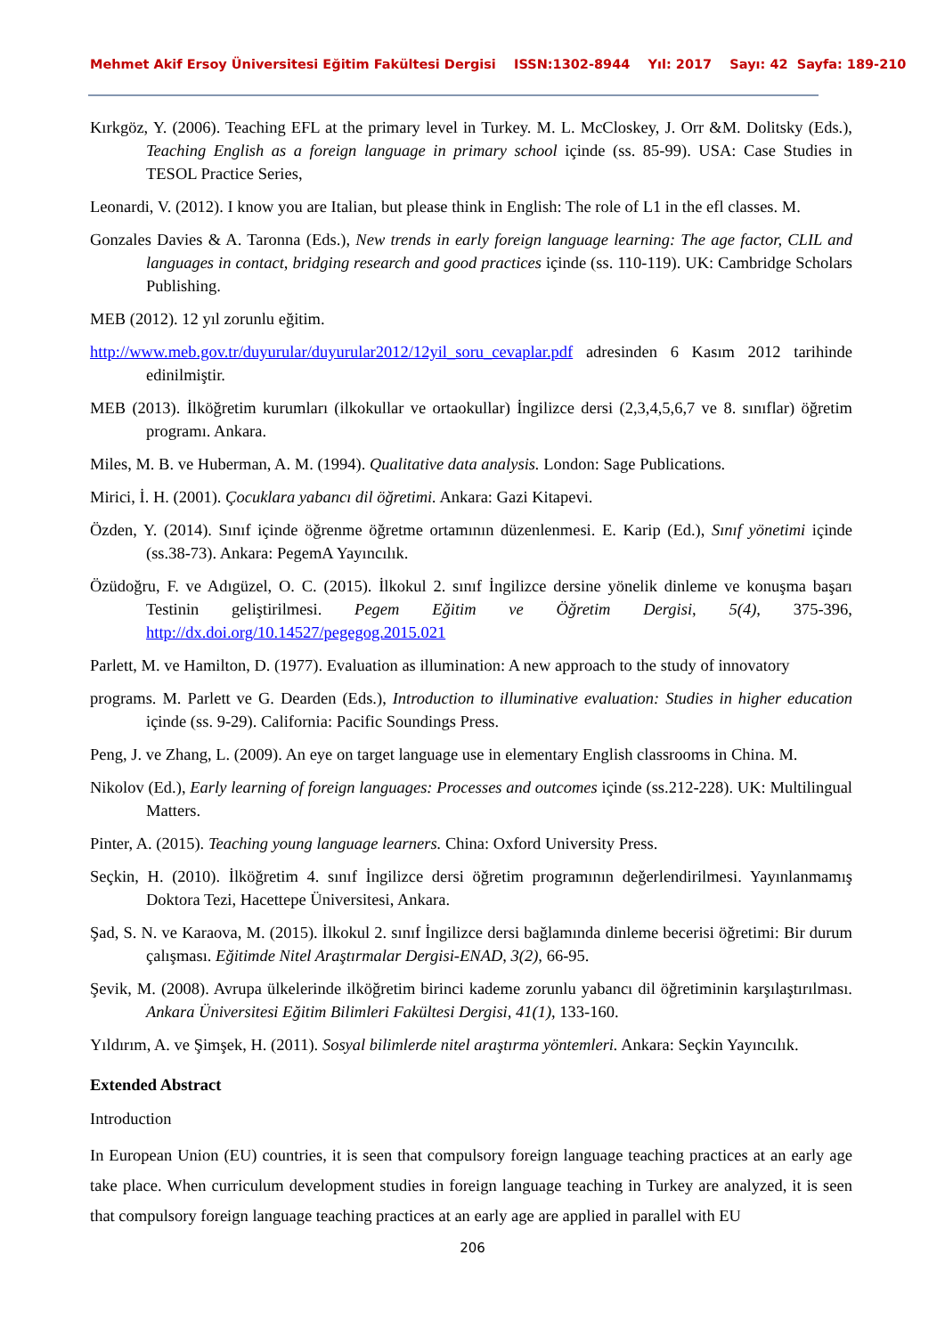Mehmet Akif Ersoy Üniversitesi Eğitim Fakültesi Dergisi ISSN:1302-8944 Yıl: 2017 Sayı: 42 Sayfa: 189-210
Kırkgöz, Y. (2006). Teaching EFL at the primary level in Turkey. M. L. McCloskey, J. Orr &M. Dolitsky (Eds.), Teaching English as a foreign language in primary school içinde (ss. 85-99). USA: Case Studies in TESOL Practice Series,
Leonardi, V. (2012). I know you are Italian, but please think in English: The role of L1 in the efl classes. M.
Gonzales Davies & A. Taronna (Eds.), New trends in early foreign language learning: The age factor, CLIL and languages in contact, bridging research and good practices içinde (ss. 110-119). UK: Cambridge Scholars Publishing.
MEB (2012). 12 yıl zorunlu eğitim.
http://www.meb.gov.tr/duyurular/duyurular2012/12yil_soru_cevaplar.pdf adresinden 6 Kasım 2012 tarihinde edinilmiştir.
MEB (2013). İlköğretim kurumları (ilkokullar ve ortaokullar) İngilizce dersi (2,3,4,5,6,7 ve 8. sınıflar) öğretim programı. Ankara.
Miles, M. B. ve Huberman, A. M. (1994). Qualitative data analysis. London: Sage Publications.
Mirici, İ. H. (2001). Çocuklara yabancı dil öğretimi. Ankara: Gazi Kitapevi.
Özden, Y. (2014). Sınıf içinde öğrenme öğretme ortamının düzenlenmesi. E. Karip (Ed.), Sınıf yönetimi içinde (ss.38-73). Ankara: PegemA Yayıncılık.
Özüdoğru, F. ve Adıgüzel, O. C. (2015). İlkokul 2. sınıf İngilizce dersine yönelik dinleme ve konuşma başarı Testinin geliştirilmesi. Pegem Eğitim ve Öğretim Dergisi, 5(4), 375-396, http://dx.doi.org/10.14527/pegegog.2015.021
Parlett, M. ve Hamilton, D. (1977). Evaluation as illumination: A new approach to the study of innovatory
programs. M. Parlett ve G. Dearden (Eds.), Introduction to illuminative evaluation: Studies in higher education içinde (ss. 9-29). California: Pacific Soundings Press.
Peng, J. ve Zhang, L. (2009). An eye on target language use in elementary English classrooms in China. M.
Nikolov (Ed.), Early learning of foreign languages: Processes and outcomes içinde (ss.212-228). UK: Multilingual Matters.
Pinter, A. (2015). Teaching young language learners. China: Oxford University Press.
Seçkin, H. (2010). İlköğretim 4. sınıf İngilizce dersi öğretim programının değerlendirilmesi. Yayınlanmamış Doktora Tezi, Hacettepe Üniversitesi, Ankara.
Şad, S. N. ve Karaova, M. (2015). İlkokul 2. sınıf İngilizce dersi bağlamında dinleme becerisi öğretimi: Bir durum çalışması. Eğitimde Nitel Araştırmalar Dergisi-ENAD, 3(2), 66-95.
Şevik, M. (2008). Avrupa ülkelerinde ilköğretim birinci kademe zorunlu yabancı dil öğretiminin karşılaştırılması. Ankara Üniversitesi Eğitim Bilimleri Fakültesi Dergisi, 41(1), 133-160.
Yıldırım, A. ve Şimşek, H. (2011). Sosyal bilimlerde nitel araştırma yöntemleri. Ankara: Seçkin Yayıncılık.
Extended Abstract
Introduction
In European Union (EU) countries, it is seen that compulsory foreign language teaching practices at an early age take place. When curriculum development studies in foreign language teaching in Turkey are analyzed, it is seen that compulsory foreign language teaching practices at an early age are applied in parallel with EU
206